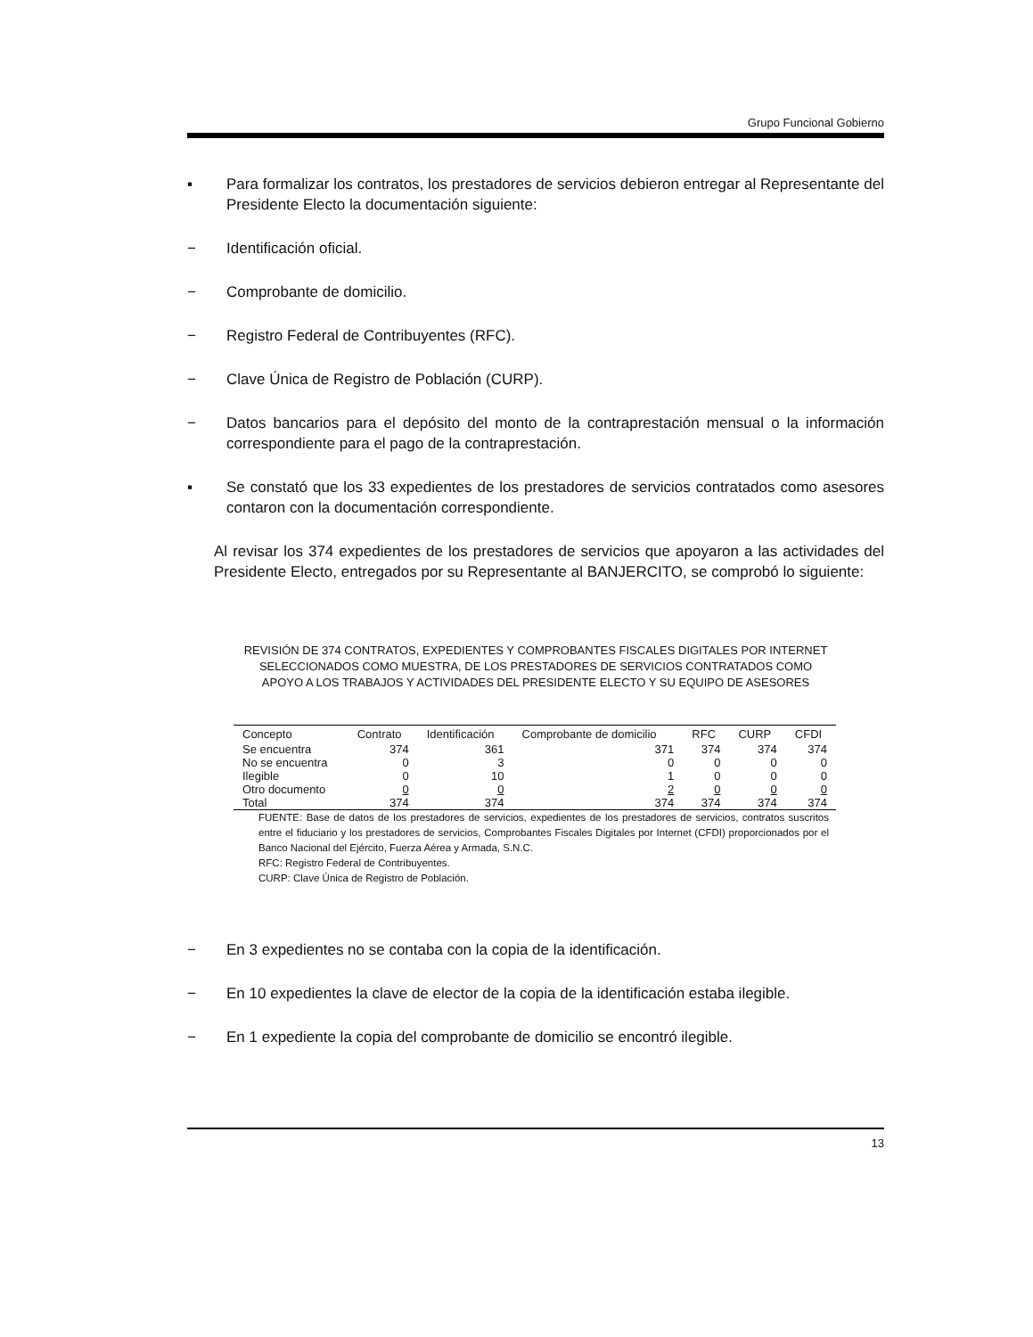Grupo Funcional Gobierno
▪ Para formalizar los contratos, los prestadores de servicios debieron entregar al Representante del Presidente Electo la documentación siguiente:
− Identificación oficial.
− Comprobante de domicilio.
− Registro Federal de Contribuyentes (RFC).
− Clave Única de Registro de Población (CURP).
− Datos bancarios para el depósito del monto de la contraprestación mensual o la información correspondiente para el pago de la contraprestación.
▪ Se constató que los 33 expedientes de los prestadores de servicios contratados como asesores contaron con la documentación correspondiente.
Al revisar los 374 expedientes de los prestadores de servicios que apoyaron a las actividades del Presidente Electo, entregados por su Representante al BANJERCITO, se comprobó lo siguiente:
REVISIÓN DE 374 CONTRATOS, EXPEDIENTES Y COMPROBANTES FISCALES DIGITALES POR INTERNET SELECCIONADOS COMO MUESTRA, DE LOS PRESTADORES DE SERVICIOS CONTRATADOS COMO APOYO A LOS TRABAJOS Y ACTIVIDADES DEL PRESIDENTE ELECTO Y SU EQUIPO DE ASESORES
| Concepto | Contrato | Identificación | Comprobante de domicilio | RFC | CURP | CFDI |
| --- | --- | --- | --- | --- | --- | --- |
| Se encuentra | 374 | 361 | 371 | 374 | 374 | 374 |
| No se encuentra | 0 | 3 | 0 | 0 | 0 | 0 |
| Ilegible | 0 | 10 | 1 | 0 | 0 | 0 |
| Otro documento | 0 | 0 | 2 | 0 | 0 | 0 |
| Total | 374 | 374 | 374 | 374 | 374 | 374 |
FUENTE: Base de datos de los prestadores de servicios, expedientes de los prestadores de servicios, contratos suscritos entre el fiduciario y los prestadores de servicios, Comprobantes Fiscales Digitales por Internet (CFDI) proporcionados por el Banco Nacional del Ejército, Fuerza Aérea y Armada, S.N.C.
RFC: Registro Federal de Contribuyentes.
CURP: Clave Única de Registro de Población.
− En 3 expedientes no se contaba con la copia de la identificación.
− En 10 expedientes la clave de elector de la copia de la identificación estaba ilegible.
− En 1 expediente la copia del comprobante de domicilio se encontró ilegible.
13